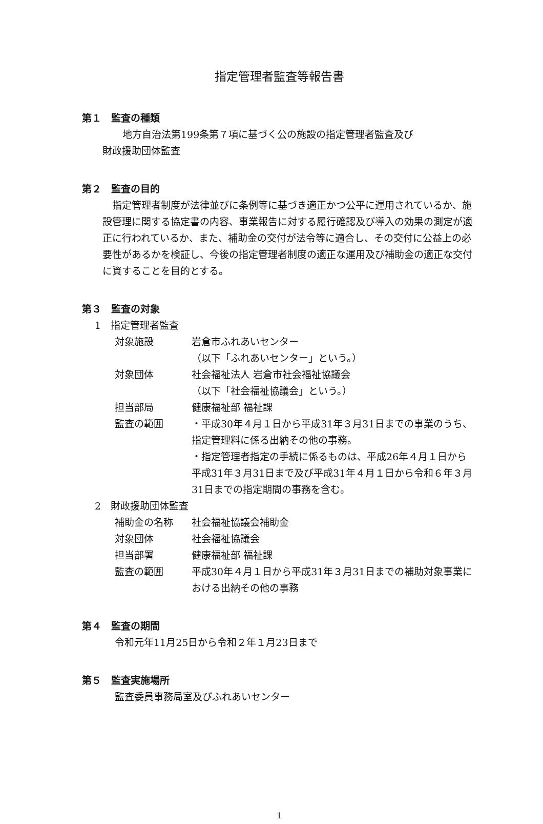指定管理者監査等報告書
第１　監査の種類
　地方自治法第199条第７項に基づく公の施設の指定管理者監査及び
財政援助団体監査
第２　監査の目的
　指定管理者制度が法律並びに条例等に基づき適正かつ公平に運用されているか、施設管理に関する協定書の内容、事業報告に対する履行確認及び導入の効果の測定が適正に行われているか、また、補助金の交付が法令等に適合し、その交付に公益上の必要性があるかを検証し、今後の指定管理者制度の適正な運用及び補助金の適正な交付に資することを目的とする。
第３　監査の対象
1　指定管理者監査
対象施設 岩倉市ふれあいセンター
（以下「ふれあいセンター」という。）
対象団体 社会福祉法人 岩倉市社会福祉協議会
（以下「社会福祉協議会」という。）
担当部局 健康福祉部 福祉課
監査の範囲 ・平成30年４月１日から平成31年３月31日までの事業のうち、指定管理料に係る出納その他の事務。
・指定管理者指定の手続に係るものは、平成26年４月１日から平成31年３月31日まで及び平成31年４月１日から令和６年３月31日までの指定期間の事務を含む。
2　財政援助団体監査
補助金の名称 社会福祉協議会補助金
対象団体 社会福祉協議会
担当部署 健康福祉部 福祉課
監査の範囲 平成30年４月１日から平成31年３月31日までの補助対象事業における出納その他の事務
第４　監査の期間
令和元年11月25日から令和２年１月23日まで
第５　監査実施場所
監査委員事務局室及びふれあいセンター
1